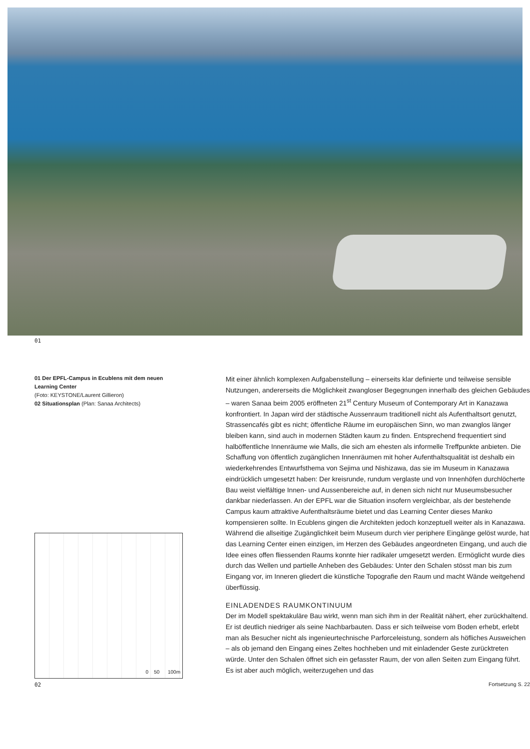01
01 Der EPFL-Campus in Ecublens mit dem neuen Learning Center
(Foto: KEYSTONE/Laurent Gillieron)
02 Situationsplan (Plan: Sanaa Architects)
0 50 100m
02
Mit einer ähnlich komplexen Aufgabenstellung – einerseits klar definierte und teilweise sensible Nutzungen, andererseits die Möglichkeit zwangloser Begegnungen innerhalb des gleichen Gebäudes – waren Sanaa beim 2005 eröffneten 21<sup>st</sup> Century Museum of Contemporary Art in Kanazawa konfrontiert. In Japan wird der städtische Aussenraum traditionell nicht als Aufenthaltsort genutzt, Strassencafés gibt es nicht; öffentliche Räume im europäischen Sinn, wo man zwanglos länger bleiben kann, sind auch in modernen Städten kaum zu finden. Entsprechend frequentiert sind halböffentliche Innenräume wie Malls, die sich am ehesten als informelle Treffpunkte anbieten. Die Schaffung von öffentlich zugänglichen Innenräumen mit hoher Aufenthaltsqualität ist deshalb ein wiederkehrendes Entwurfsthema von Sejima und Nishizawa, das sie im Museum in Kanazawa eindrücklich umgesetzt haben: Der kreisrunde, rundum verglaste und von Innenhöfen durchlöcherte Bau weist vielfältige Innen- und Aussenbereiche auf, in denen sich nicht nur Museumsbesucher dankbar niederlassen. An der EPFL war die Situation insofern vergleichbar, als der bestehende Campus kaum attraktive Aufenthaltsräume bietet und das Learning Center dieses Manko kompensieren sollte. In Ecublens gingen die Architekten jedoch konzeptuell weiter als in Kanazawa. Während die allseitige Zugänglichkeit beim Museum durch vier periphere Eingänge gelöst wurde, hat das Learning Center einen einzigen, im Herzen des Gebäudes angeordneten Eingang, und auch die Idee eines offen fliessenden Raums konnte hier radikaler umgesetzt werden. Ermöglicht wurde dies durch das Wellen und partielle Anheben des Gebäudes: Unter den Schalen stösst man bis zum Eingang vor, im Inneren gliedert die künstliche Topografie den Raum und macht Wände weitgehend überflüssig.
EINLADENDES RAUMKONTINUUM
Der im Modell spektakuläre Bau wirkt, wenn man sich ihm in der Realität nähert, eher zurückhaltend. Er ist deutlich niedriger als seine Nachbarbauten. Dass er sich teilweise vom Boden erhebt, erlebt man als Besucher nicht als ingenieurtechnische Parforceleistung, sondern als höfliches Ausweichen – als ob jemand den Eingang eines Zeltes hochheben und mit einladender Geste zurücktreten würde. Unter den Schalen öffnet sich ein gefasster Raum, der von allen Seiten zum Eingang führt. Es ist aber auch möglich, weiterzugehen und das
Fortsetzung S. 22